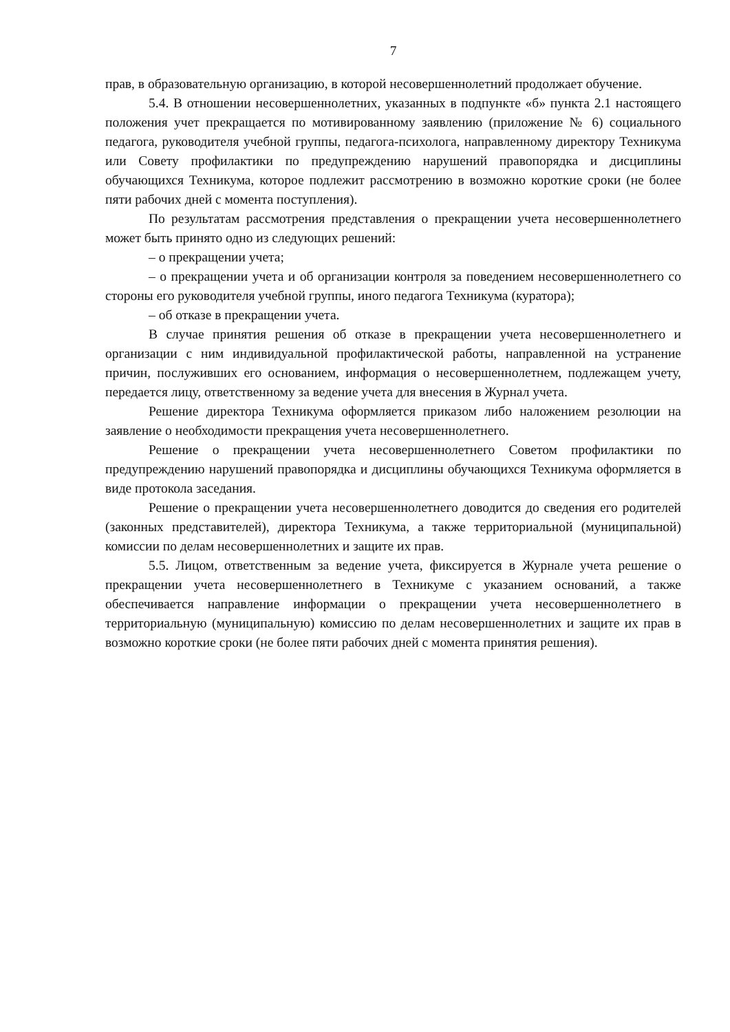7
прав, в образовательную организацию, в которой несовершеннолетний продолжает обучение.
5.4. В отношении несовершеннолетних, указанных в подпункте «б» пункта 2.1 настоящего положения учет прекращается по мотивированному заявлению (приложение № 6) социального педагога, руководителя учебной группы, педагога-психолога, направленному директору Техникума или Совету профилактики по предупреждению нарушений правопорядка и дисциплины обучающихся Техникума, которое подлежит рассмотрению в возможно короткие сроки (не более пяти рабочих дней с момента поступления).
По результатам рассмотрения представления о прекращении учета несовершеннолетнего может быть принято одно из следующих решений:
– о прекращении учета;
– о прекращении учета и об организации контроля за поведением несовершеннолетнего со стороны его руководителя учебной группы, иного педагога Техникума (куратора);
– об отказе в прекращении учета.
В случае принятия решения об отказе в прекращении учета несовершеннолетнего и организации с ним индивидуальной профилактической работы, направленной на устранение причин, послуживших его основанием, информация о несовершеннолетнем, подлежащем учету, передается лицу, ответственному за ведение учета для внесения в Журнал учета.
Решение директора Техникума оформляется приказом либо наложением резолюции на заявление о необходимости прекращения учета несовершеннолетнего.
Решение о прекращении учета несовершеннолетнего Советом профилактики по предупреждению нарушений правопорядка и дисциплины обучающихся Техникума оформляется в виде протокола заседания.
Решение о прекращении учета несовершеннолетнего доводится до сведения его родителей (законных представителей), директора Техникума, а также территориальной (муниципальной) комиссии по делам несовершеннолетних и защите их прав.
5.5. Лицом, ответственным за ведение учета, фиксируется в Журнале учета решение о прекращении учета несовершеннолетнего в Техникуме с указанием оснований, а также обеспечивается направление информации о прекращении учета несовершеннолетнего в территориальную (муниципальную) комиссию по делам несовершеннолетних и защите их прав в возможно короткие сроки (не более пяти рабочих дней с момента принятия решения).